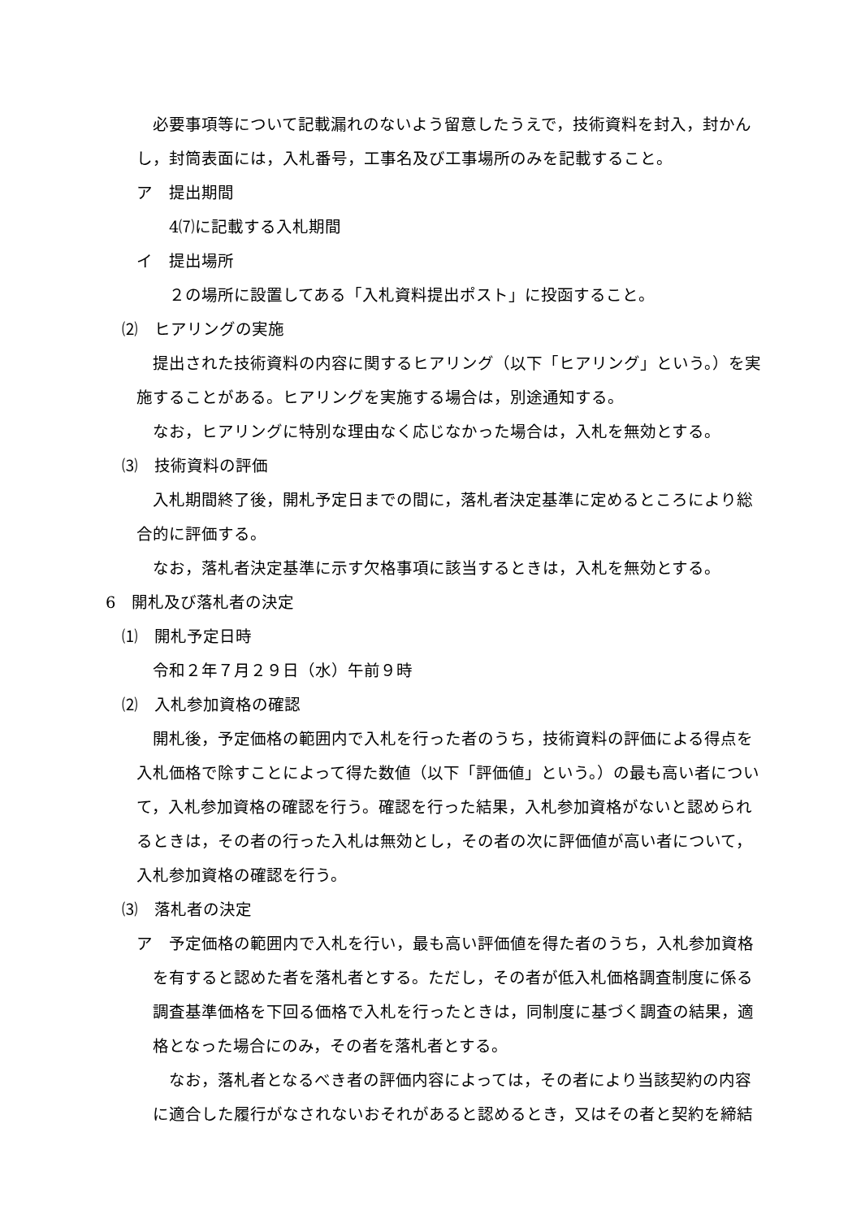必要事項等について記載漏れのないよう留意したうえで，技術資料を封入，封かんし，封筒表面には，入札番号，工事名及び工事場所のみを記載すること。
ア　提出期間
4⑺に記載する入札期間
イ　提出場所
２の場所に設置してある「入札資料提出ポスト」に投函すること。
⑵　ヒアリングの実施
提出された技術資料の内容に関するヒアリング（以下「ヒアリング」という。）を実施することがある。ヒアリングを実施する場合は，別途通知する。
なお，ヒアリングに特別な理由なく応じなかった場合は，入札を無効とする。
⑶　技術資料の評価
入札期間終了後，開札予定日までの間に，落札者決定基準に定めるところにより総合的に評価する。
なお，落札者決定基準に示す欠格事項に該当するときは，入札を無効とする。
6　開札及び落札者の決定
⑴　開札予定日時
令和２年７月２９日（水）午前９時
⑵　入札参加資格の確認
開札後，予定価格の範囲内で入札を行った者のうち，技術資料の評価による得点を入札価格で除すことによって得た数値（以下「評価値」という。）の最も高い者について，入札参加資格の確認を行う。確認を行った結果，入札参加資格がないと認められるときは，その者の行った入札は無効とし，その者の次に評価値が高い者について，入札参加資格の確認を行う。
⑶　落札者の決定
ア　予定価格の範囲内で入札を行い，最も高い評価値を得た者のうち，入札参加資格を有すると認めた者を落札者とする。ただし，その者が低入札価格調査制度に係る調査基準価格を下回る価格で入札を行ったときは，同制度に基づく調査の結果，適格となった場合にのみ，その者を落札者とする。
なお，落札者となるべき者の評価内容によっては，その者により当該契約の内容に適合した履行がなされないおそれがあると認めるとき，又はその者と契約を締結